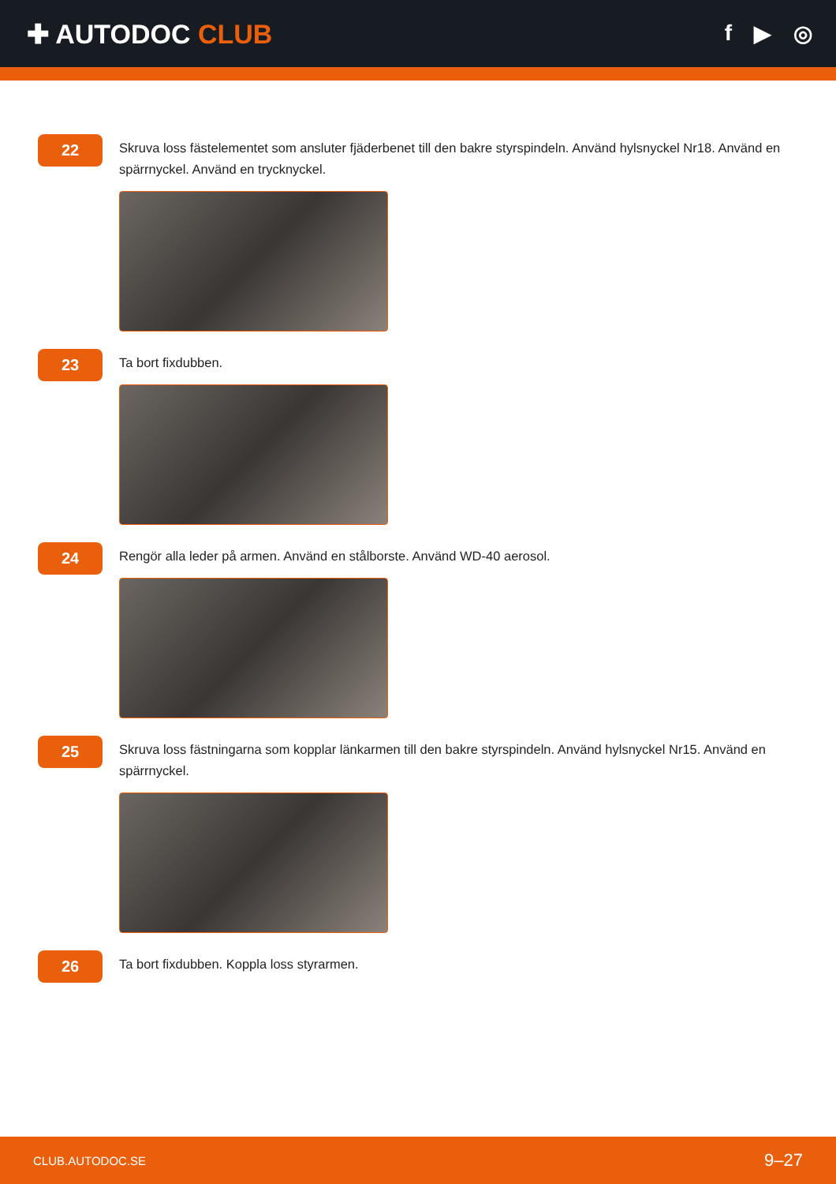✚ AUTODOC CLUB
f ▶ ◎
22
Skruva loss fästelementet som ansluter fjäderbenet till den bakre styrspindeln. Använd hylsnyckel Nr18. Använd en spärrnyckel. Använd en trycknyckel.
23
Ta bort fixdubben.
24
Rengör alla leder på armen. Använd en stålborste. Använd WD-40 aerosol.
25
Skruva loss fästningarna som kopplar länkarmen till den bakre styrspindeln. Använd hylsnyckel Nr15. Använd en spärrnyckel.
26
Ta bort fixdubben. Koppla loss styrarmen.
CLUB.AUTODOC.SE 9–27